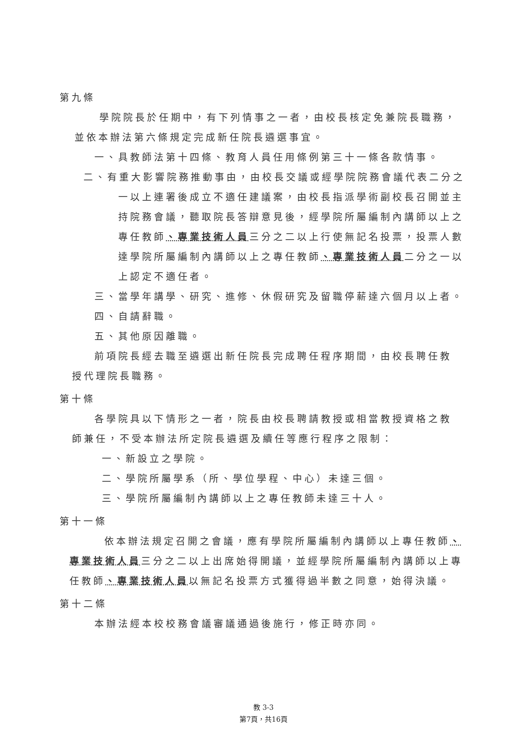第九條
學院院長於任期中，有下列情事之一者，由校長核定免兼院長職務，
並依本辦法第六條規定完成新任院長遴選事宜。
一、具教師法第十四條、教育人員任用條例第三十一條各款情事。
二、有重大影響院務推動事由，由校長交議或經學院院務會議代表二分之一以上連署後成立不適任建議案，由校長指派學術副校長召開並主持院務會議，聽取院長答辯意見後，經學院所屬編制內講師以上之專任教師、專業技術人員三分之二以上行使無記名投票，投票人數達學院所屬編制內講師以上之專任教師、專業技術人員二分之一以上認定不適任者。
三、當學年講學、研究、進修、休假研究及留職停薪達六個月以上者。
四、自請辭職。
五、其他原因離職。
前項院長經去職至遴選出新任院長完成聘任程序期間，由校長聘任教
授代理院長職務。
第十條
各學院具以下情形之一者，院長由校長聘請教授或相當教授資格之教
師兼任，不受本辦法所定院長遴選及續任等應行程序之限制：
一、新設立之學院。
二、學院所屬學系（所、學位學程、中心）未達三個。
三、學院所屬編制內講師以上之專任教師未達三十人。
第十一條
依本辦法規定召開之會議，應有學院所屬編制內講師以上專任教師、專業技術人員三分之二以上出席始得開議，並經學院所屬編制內講師以上專任教師、專業技術人員以無記名投票方式獲得過半數之同意，始得決議。
第十二條
本辦法經本校校務會議審議通過後施行，修正時亦同。
教 3-3
第7頁，共16頁